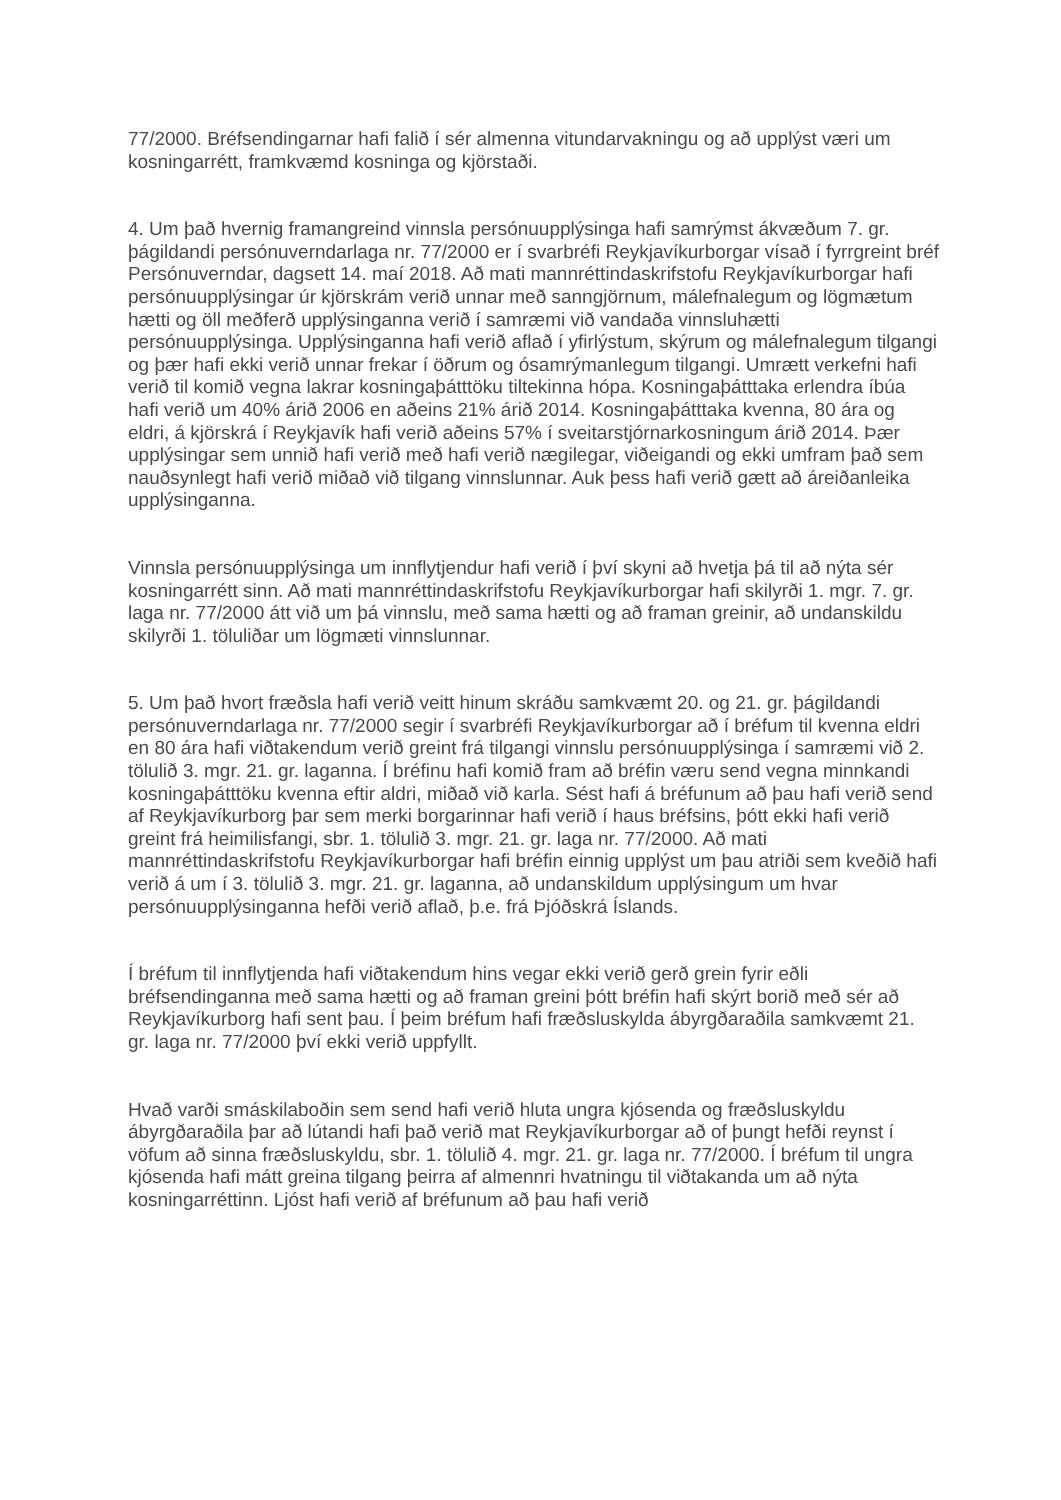77/2000. Bréfsendingarnar hafi falið í sér almenna vitundarvakningu og að upplýst væri um kosningarrétt, framkvæmd kosninga og kjörstaði.
4. Um það hvernig framangreind vinnsla persónuupplýsinga hafi samrýmst ákvæðum 7. gr. þágildandi persónuverndarlaga nr. 77/2000 er í svarbréfi Reykjavíkurborgar vísað í fyrrgreint bréf Persónuverndar, dagsett 14. maí 2018. Að mati mannréttindaskrifstofu Reykjavíkurborgar hafi persónuupplýsingar úr kjörskrám verið unnar með sanngjörnum, málefnalegum og lögmætum hætti og öll meðferð upplýsinganna verið í samræmi við vandaða vinnsluhætti persónuupplýsinga. Upplýsinganna hafi verið aflað í yfirlýstum, skýrum og málefnalegum tilgangi og þær hafi ekki verið unnar frekar í öðrum og ósamrýmanlegum tilgangi. Umrætt verkefni hafi verið til komið vegna lakrar kosningaþátttöku tiltekinna hópa. Kosningaþátttaka erlendra íbúa hafi verið um 40% árið 2006 en aðeins 21% árið 2014. Kosningaþátttaka kvenna, 80 ára og eldri, á kjörskrá í Reykjavík hafi verið aðeins 57% í sveitarstjórnarkosningum árið 2014. Þær upplýsingar sem unnið hafi verið með hafi verið nægilegar, viðeigandi og ekki umfram það sem nauðsynlegt hafi verið miðað við tilgang vinnslunnar. Auk þess hafi verið gætt að áreiðanleika upplýsinganna.
Vinnsla persónuupplýsinga um innflytjendur hafi verið í því skyni að hvetja þá til að nýta sér kosningarrétt sinn. Að mati mannréttindaskrifstofu Reykjavíkurborgar hafi skilyrði 1. mgr. 7. gr. laga nr. 77/2000 átt við um þá vinnslu, með sama hætti og að framan greinir, að undanskildu skilyrði 1. töluliðar um lögmæti vinnslunnar.
5. Um það hvort fræðsla hafi verið veitt hinum skráðu samkvæmt 20. og 21. gr. þágildandi persónuverndarlaga nr. 77/2000 segir í svarbréfi Reykjavíkurborgar að í bréfum til kvenna eldri en 80 ára hafi viðtakendum verið greint frá tilgangi vinnslu persónuupplýsinga í samræmi við 2. tölulið 3. mgr. 21. gr. laganna. Í bréfinu hafi komið fram að bréfin væru send vegna minnkandi kosningaþátttöku kvenna eftir aldri, miðað við karla. Sést hafi á bréfunum að þau hafi verið send af Reykjavíkurborg þar sem merki borgarinnar hafi verið í haus bréfsins, þótt ekki hafi verið greint frá heimilisfangi, sbr. 1. tölulið 3. mgr. 21. gr. laga nr. 77/2000. Að mati mannréttindaskrifstofu Reykjavíkurborgar hafi bréfin einnig upplýst um þau atriði sem kveðið hafi verið á um í 3. tölulið 3. mgr. 21. gr. laganna, að undanskildum upplýsingum um hvar persónuupplýsinganna hefði verið aflað, þ.e. frá Þjóðskrá Íslands.
Í bréfum til innflytjenda hafi viðtakendum hins vegar ekki verið gerð grein fyrir eðli bréfsendinganna með sama hætti og að framan greini þótt bréfin hafi skýrt borið með sér að Reykjavíkurborg hafi sent þau. Í þeim bréfum hafi fræðsluskylda ábyrgðaraðila samkvæmt 21. gr. laga nr. 77/2000 því ekki verið uppfyllt.
Hvað varði smáskilaboðin sem send hafi verið hluta ungra kjósenda og fræðsluskyldu ábyrgðaraðila þar að lútandi hafi það verið mat Reykjavíkurborgar að of þungt hefði reynst í vöfum að sinna fræðsluskyldu, sbr. 1. tölulið 4. mgr. 21. gr. laga nr. 77/2000. Í bréfum til ungra kjósenda hafi mátt greina tilgang þeirra af almennri hvatningu til viðtakanda um að nýta kosningarréttinn. Ljóst hafi verið af bréfunum að þau hafi verið